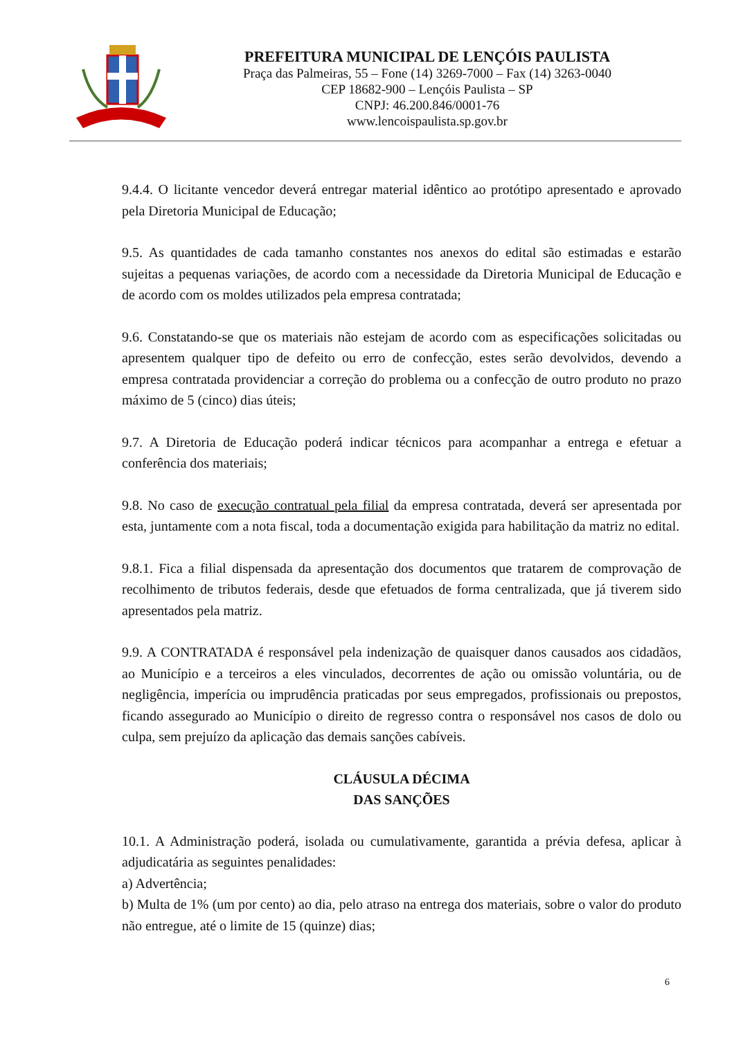PREFEITURA MUNICIPAL DE LENÇÓIS PAULISTA
Praça das Palmeiras, 55 – Fone (14) 3269-7000 – Fax (14) 3263-0040
CEP 18682-900 – Lençóis Paulista – SP
CNPJ: 46.200.846/0001-76
www.lencoispaulista.sp.gov.br
9.4.4. O licitante vencedor deverá entregar material idêntico ao protótipo apresentado e aprovado pela Diretoria Municipal de Educação;
9.5. As quantidades de cada tamanho constantes nos anexos do edital são estimadas e estarão sujeitas a pequenas variações, de acordo com a necessidade da Diretoria Municipal de Educação e de acordo com os moldes utilizados pela empresa contratada;
9.6. Constatando-se que os materiais não estejam de acordo com as especificações solicitadas ou apresentem qualquer tipo de defeito ou erro de confecção, estes serão devolvidos, devendo a empresa contratada providenciar a correção do problema ou a confecção de outro produto no prazo máximo de 5 (cinco) dias úteis;
9.7. A Diretoria de Educação poderá indicar técnicos para acompanhar a entrega e efetuar a conferência dos materiais;
9.8. No caso de execução contratual pela filial da empresa contratada, deverá ser apresentada por esta, juntamente com a nota fiscal, toda a documentação exigida para habilitação da matriz no edital.
9.8.1. Fica a filial dispensada da apresentação dos documentos que tratarem de comprovação de recolhimento de tributos federais, desde que efetuados de forma centralizada, que já tiverem sido apresentados pela matriz.
9.9. A CONTRATADA é responsável pela indenização de quaisquer danos causados aos cidadãos, ao Município e a terceiros a eles vinculados, decorrentes de ação ou omissão voluntária, ou de negligência, imperícia ou imprudência praticadas por seus empregados, profissionais ou prepostos, ficando assegurado ao Município o direito de regresso contra o responsável nos casos de dolo ou culpa, sem prejuízo da aplicação das demais sanções cabíveis.
CLÁUSULA DÉCIMA
DAS SANÇÕES
10.1. A Administração poderá, isolada ou cumulativamente, garantida a prévia defesa, aplicar à adjudicatária as seguintes penalidades:
a) Advertência;
b) Multa de 1% (um por cento) ao dia, pelo atraso na entrega dos materiais, sobre o valor do produto não entregue, até o limite de 15 (quinze) dias;
6